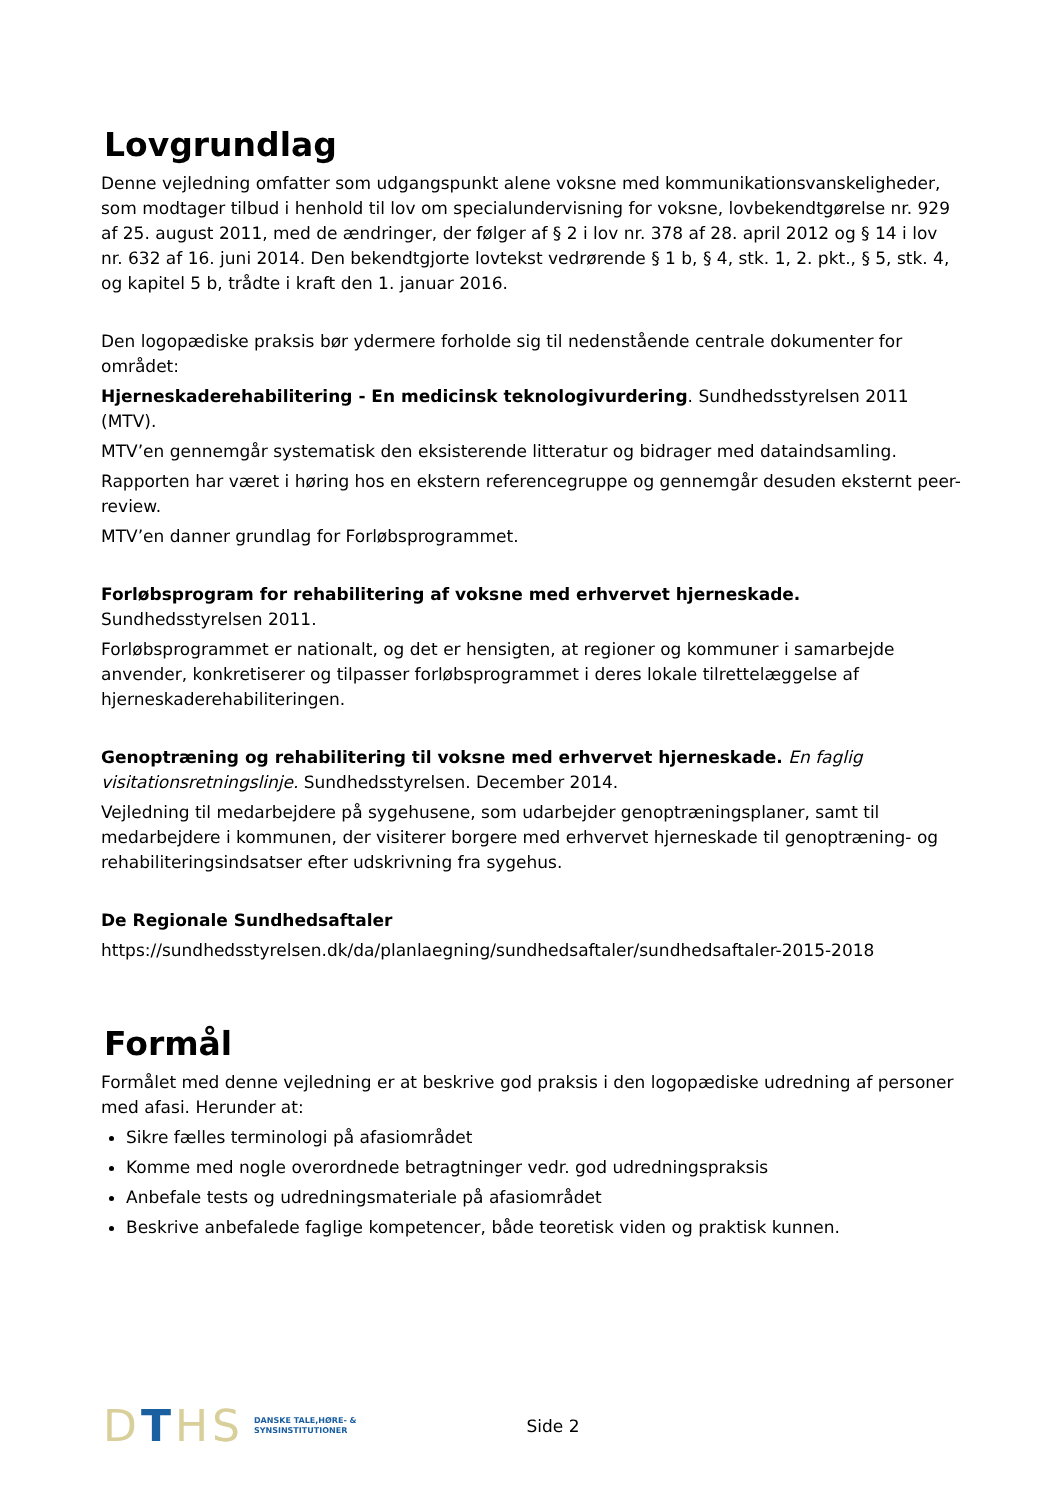Lovgrundlag
Denne vejledning omfatter som udgangspunkt alene voksne med kommunikationsvanskeligheder, som modtager tilbud i henhold til lov om specialundervisning for voksne, lovbekendtgørelse nr. 929 af 25. august 2011, med de ændringer, der følger af § 2 i lov nr. 378 af 28. april 2012 og § 14 i lov nr. 632 af 16. juni 2014. Den bekendtgjorte lovtekst vedrørende § 1 b, § 4, stk. 1, 2. pkt., § 5, stk. 4, og kapitel 5 b, trådte i kraft den 1. januar 2016.
Den logopædiske praksis bør ydermere forholde sig til nedenstående centrale dokumenter for området:
Hjerneskaderehabilitering - En medicinsk teknologivurdering. Sundhedsstyrelsen 2011 (MTV).
MTV’en gennemgår systematisk den eksisterende litteratur og bidrager med dataindsamling.
Rapporten har været i høring hos en ekstern referencegruppe og gennemgår desuden eksternt peer-review.
MTV’en danner grundlag for Forløbsprogrammet.
Forløbsprogram for rehabilitering af voksne med erhvervet hjerneskade. Sundhedsstyrelsen 2011.
Forløbsprogrammet er nationalt, og det er hensigten, at regioner og kommuner i samarbejde anvender, konkretiserer og tilpasser forløbsprogrammet i deres lokale tilrettelæggelse af hjerneskaderehabiliteringen.
Genoptræning og rehabilitering til voksne med erhvervet hjerneskade. En faglig visitationsretningslinje. Sundhedsstyrelsen. December 2014.
Vejledning til medarbejdere på sygehusene, som udarbejder genoptræningsplaner, samt til medarbejdere i kommunen, der visiterer borgere med erhvervet hjerneskade til genoptræning- og rehabiliteringsindsatser efter udskrivning fra sygehus.
De Regionale Sundhedsaftaler
https://sundhedsstyrelsen.dk/da/planlaegning/sundhedsaftaler/sundhedsaftaler-2015-2018
Formål
Formålet med denne vejledning er at beskrive god praksis i den logopædiske udredning af personer med afasi. Herunder at:
Sikre fælles terminologi på afasiområdet
Komme med nogle overordnede betragtninger vedr. god udredningspraksis
Anbefale tests og udredningsmateriale på afasiområdet
Beskrive anbefalede faglige kompetencer, både teoretisk viden og praktisk kunnen.
DTHS
DANSKE TALE,HØRE- &
SYNSINSTITUTIONER
Side 2